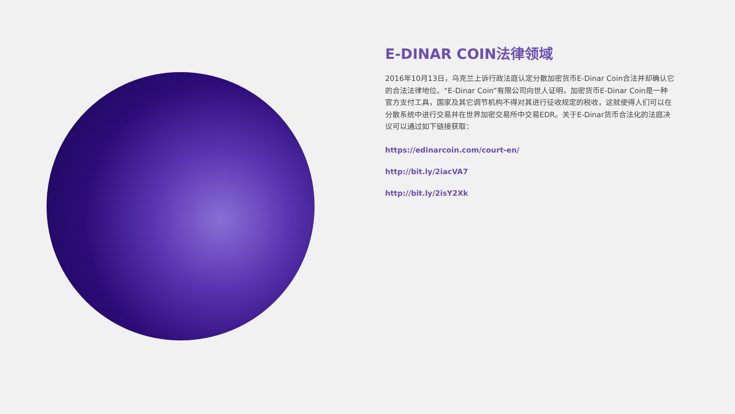E-DINAR COIN法律领域
2016年10月13日，乌克兰上诉行政法庭认定分散加密货币E-Dinar Coin合法并却确认它的合法法律地位。“E-Dinar Coin”有限公司向世人证明，加密货币E-Dinar Coin是一种官方支付工具，国家及其它调节机构不得对其进行征收规定的税收，这就使得人们可以在分散系统中进行交易并在世界加密交易所中交易EDR。关于E-Dinar货币合法化的法庭决议可以通过如下链接获取：
https://edinarcoin.com/court-en/
http://bit.ly/2iacVA7
http://bit.ly/2isY2Xk